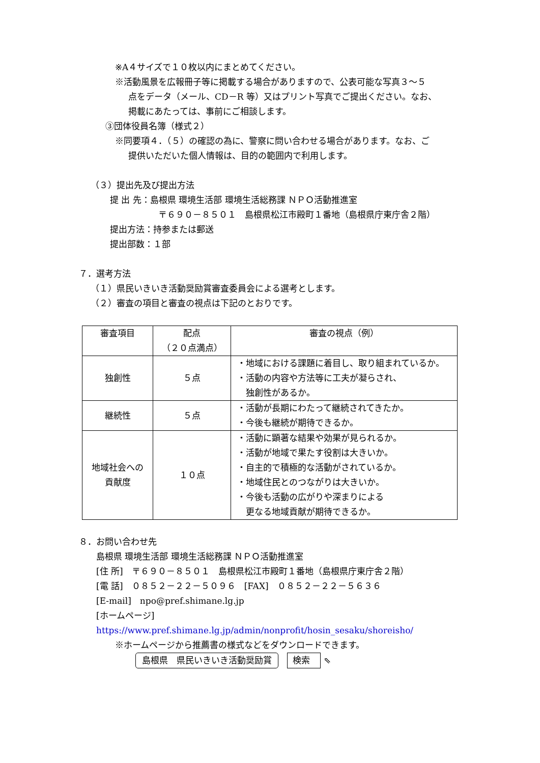※A４サイズで１０枚以内にまとめてください。
※活動風景を広報冊子等に掲載する場合がありますので、公表可能な写真３～５
点をデータ（メール、CD－R 等）又はプリント写真でご提出ください。なお、
掲載にあたっては、事前にご相談します。
③団体役員名簿（様式２）
※同要項４．（５）の確認の為に、警察に問い合わせる場合があります。なお、ご
提供いただいた個人情報は、目的の範囲内で利用します。
（３）提出先及び提出方法
提 出 先：島根県 環境生活部 環境生活総務課 ＮＰＯ活動推進室
〒６９０－８５０１　島根県松江市殿町１番地（島根県庁東庁舎２階）
提出方法：持参または郵送
提出部数：１部
７．選考方法
（１）県民いきいき活動奨励賞審査委員会による選考とします。
（２）審査の項目と審査の視点は下記のとおりです。
| 審査項目 | 配点 （２０点満点） | 審査の視点（例） |
| 独創性 | ５点 | ・地域における課題に着目し、取り組まれているか。 ・活動の内容や方法等に工夫が凝らされ、 独創性があるか。 |
| 継続性 | ５点 | ・活動が長期にわたって継続されてきたか。 ・今後も継続が期待できるか。 |
| 地域社会への 貢献度 | １０点 | ・活動に顕著な結果や効果が見られるか。 ・活動が地域で果たす役割は大きいか。 ・自主的で積極的な活動がされているか。 ・地域住民とのつながりは大きいか。 ・今後も活動の広がりや深まりによる 更なる地域貢献が期待できるか。 |
８．お問い合わせ先
島根県 環境生活部 環境生活総務課 ＮＰＯ活動推進室
[住 所]　〒６９０－８５０１　島根県松江市殿町１番地（島根県庁東庁舎２階）
[電 話]　０８５２－２２－５０９６　[FAX]　０８５２－２２－５６３６
[E-mail]　npo@pref.shimane.lg.jp
[ホームページ]
https://www.pref.shimane.lg.jp/admin/nonprofit/hosin_sesaku/shoreisho/
※ホームページから推薦書の様式などをダウンロードできます。
島根県　県民いきいき活動奨励賞 検索 ⇖